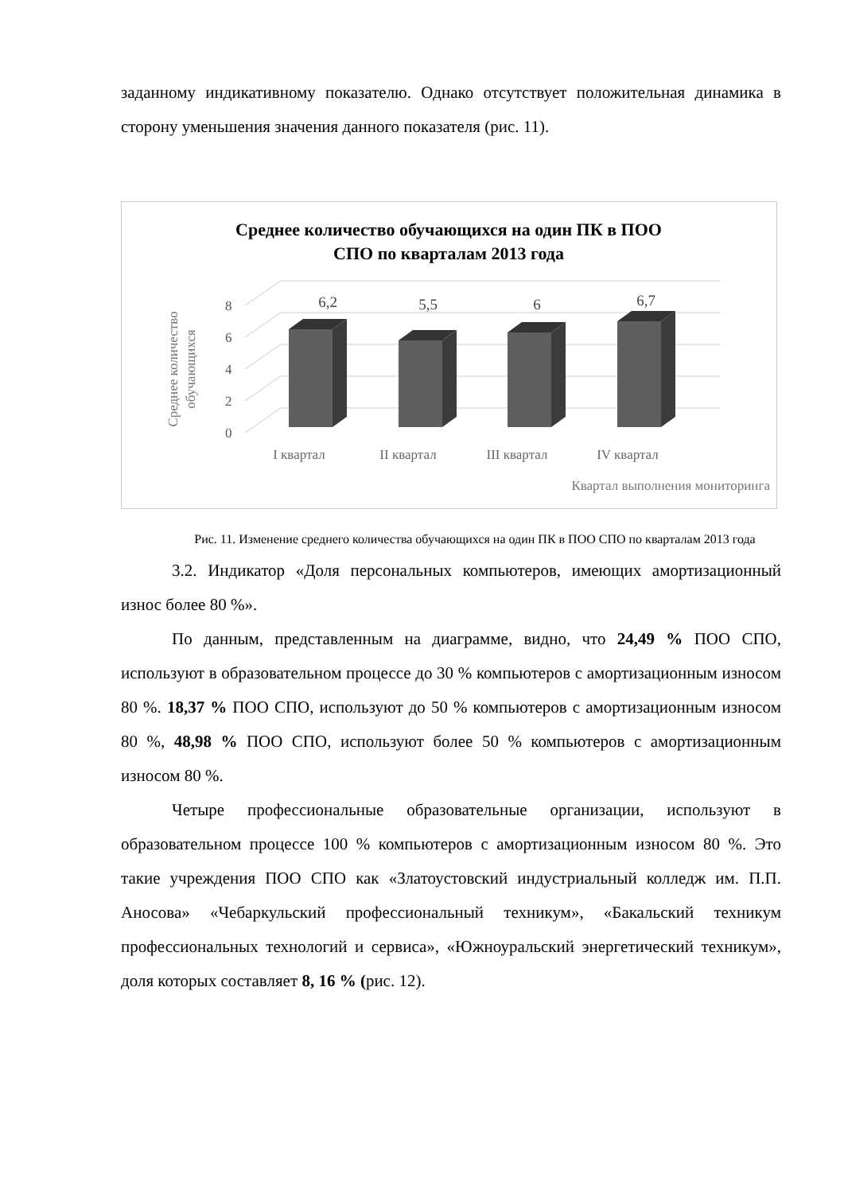заданному индикативному показателю. Однако отсутствует положительная динамика в сторону уменьшения значения данного показателя (рис. 11).
Среднее количество обучающихся на один ПК в ПОО
СПО по кварталам 2013 года
0
2
4
6
8
Среднее количество
обучающихся
6,2
5,5
6
6,7
I квартал
II квартал
III квартал
IV квартал
Квартал выполнения мониторинга
Рис. 11. Изменение среднего количества обучающихся на один ПК в ПОО СПО по кварталам 2013 года
3.2. Индикатор «Доля персональных компьютеров, имеющих амортизационный износ более 80 %».
По данным, представленным на диаграмме, видно, что 24,49 % ПОО СПО, используют в образовательном процессе до 30 % компьютеров с амортизационным износом 80 %. 18,37 % ПОО СПО, используют до 50 % компьютеров с амортизационным износом 80 %, 48,98 % ПОО СПО, используют более 50 % компьютеров с амортизационным износом 80 %.
Четыре профессиональные образовательные организации, используют в образовательном процессе 100 % компьютеров с амортизационным износом 80 %. Это такие учреждения ПОО СПО как «Златоустовский индустриальный колледж им. П.П. Аносова» «Чебаркульский профессиональный техникум», «Бакальский техникум профессиональных технологий и сервиса», «Южноуральский энергетический техникум», доля которых составляет 8, 16 % (рис. 12).